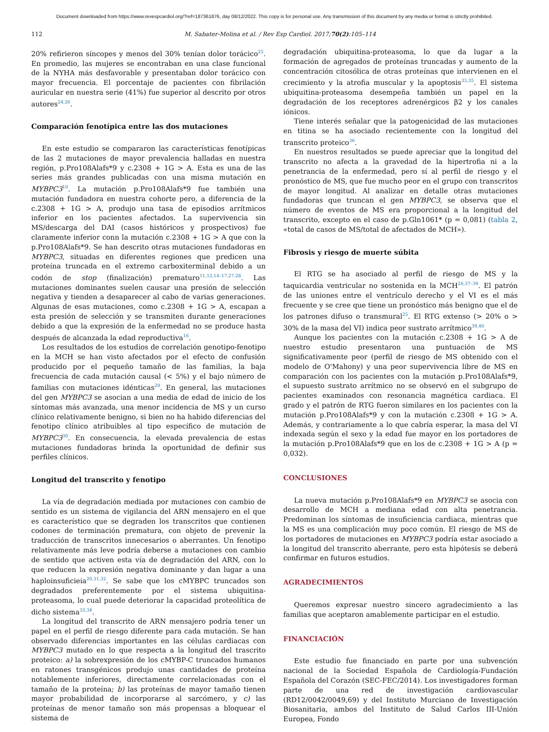Document downloaded from https://www.revespcardiol.org/?ref=187361876, day 08/12/2022. This copy is for personal use. Any transmission of this document by any media or format is strictly prohibited.
112 M. Sabater-Molina et al. / Rev Esp Cardiol. 2017;70(2):105–114
20% refirieron síncopes y menos del 30% tenían dolor torácico<sup>25</sup>. En promedio, las mujeres se encontraban en una clase funcional de la NYHA más desfavorable y presentaban dolor torácico con mayor frecuencia. El porcentaje de pacientes con fibrilación auricular en nuestra serie (41%) fue superior al descrito por otros autores<sup>24,26</sup>.
Comparación fenotípica entre las dos mutaciones
En este estudio se compararon las características fenotípicas de las 2 mutaciones de mayor prevalencia halladas en nuestra región, p.Pro108Alafs*9 y c.2308 + 1G > A. Esta es una de las series más grandes publicadas con una misma mutación en MYBPC3<sup>10</sup>. La mutación p.Pro108Alafs*9 fue también una mutación fundadora en nuestra cohorte pero, a diferencia de la c.2308 + 1G > A, produjo una tasa de episodios arrítmicos inferior en los pacientes afectados. La supervivencia sin MS/descarga del DAI (casos históricos y prospectivos) fue claramente inferior conn la mutación c.2308 + 1G > A que con la p.Pro108Alafs*9. Se han descrito otras mutaciones fundadoras en MYBPC3, situadas en diferentes regiones que predicen una proteína truncada en el extremo carboxiterminal debido a un codón de stop (finalización) prematuro<sup>11,12,14–17,27,28</sup>. Las mutaciones dominantes suelen causar una presión de selección negativa y tienden a desaparecer al cabo de varias generaciones. Algunas de esas mutaciones, como c.2308 + 1G > A, escapan a esta presión de selección y se transmiten durante generaciones debido a que la expresión de la enfermedad no se produce hasta después de alcanzada la edad reproductiva<sup>16</sup>.
Los resultados de los estudios de correlación genotipo-fenotipo en la MCH se han visto afectados por el efecto de confusión producido por el pequeño tamaño de las familias, la baja frecuencia de cada mutación causal (< 5%) y el bajo número de familias con mutaciones idénticas<sup>29</sup>. En general, las mutaciones del gen MYBPC3 se asocian a una media de edad de inicio de los síntomas más avanzada, una menor incidencia de MS y un curso clínico relativamente benigno, si bien no ha habido diferencias del fenotipo clínico atribuibles al tipo específico de mutación de MYBPC3<sup>30</sup>. En consecuencia, la elevada prevalencia de estas mutaciones fundadoras brinda la oportunidad de definir sus perfiles clínicos.
Longitud del transcrito y fenotipo
La vía de degradación mediada por mutaciones con cambio de sentido es un sistema de vigilancia del ARN mensajero en el que es característico que se degraden los transcritos que contienen codones de terminación prematura, con objeto de prevenir la traducción de transcritos innecesarios o aberrantes. Un fenotipo relativamente más leve podría deberse a mutaciones con cambio de sentido que activen esta vía de degradación del ARN, con lo que reducen la expresión negativa dominante y dan lugar a una haploinsuficieia<sup>20,31,32</sup>. Se sabe que los cMYBPC truncados son degradados preferentemente por el sistema ubiquitina-proteasoma, lo cual puede deteriorar la capacidad proteolítica de dicho sistema<sup>33,34</sup>.
La longitud del transcrito de ARN mensajero podría tener un papel en el perfil de riesgo diferente para cada mutación. Se han observado diferencias importantes en las células cardiacas con MYBPC3 mutado en lo que respecta a la longitud del trascrito proteico: a) la sobrexpresión de los cMYBP-C truncados humanos en ratones transgénicos produjo unas cantidades de proteína notablemente inferiores, directamente correlacionadas con el tamaño de la proteína; b) las proteínas de mayor tamaño tienen mayor probabilidad de incorporarse al sarcómero, y c) las proteínas de menor tamaño son más propensas a bloquear el sistema de
degradación ubiquitina-proteasoma, lo que da lugar a la formación de agregados de proteínas truncadas y aumento de la concentración citosólica de otras proteínas que intervienen en el crecimiento y la atrofia muscular y la apoptosis<sup>33,35</sup>. El sistema ubiquitina-proteasoma desempeña también un papel en la degradación de los receptores adrenérgicos β2 y los canales iónicos.
Tiene interés señalar que la patogenicidad de las mutaciones en titina se ha asociado recientemente con la longitud del transcrito proteico<sup>36</sup>.
En nuestros resultados se puede apreciar que la longitud del transcrito no afecta a la gravedad de la hipertrofia ni a la penetrancia de la enfermedad, pero sí al perfil de riesgo y el pronóstico de MS, que fue mucho peor en el grupo con transcritos de mayor longitud. Al analizar en detalle otras mutaciones fundadoras que truncan el gen MYBPC3, se observa que el número de eventos de MS era proporcional a la longitud del transcrito, excepto en el caso de p.Gln1061* (p = 0,081) (tabla 2, «total de casos de MS/total de afectados de MCH»).
Fibrosis y riesgo de muerte súbita
El RTG se ha asociado al perfil de riesgo de MS y la taquicardia ventricular no sostenida en la MCH<sup>26,37–39</sup>. El patrón de las uniones entre el ventrículo derecho y el VI es el más frecuente y se cree que tiene un pronóstico más benigno que el de los patrones difuso o transmural<sup>25</sup>. El RTG extenso (> 20% o > 30% de la masa del VI) indica peor sustrato arrítmico<sup>39,40</sup>.
Aunque los pacientes con la mutación c.2308 + 1G > A de nuestro estudio presentaron una puntuación de MS significativamente peor (perfil de riesgo de MS obtenido con el modelo de O'Mahony) y una peor supervivencia libre de MS en comparación con los pacientes con la mutación p.Pro108Alafs*9, el supuesto sustrato arrítmico no se observó en el subgrupo de pacientes examinados con resonancia magnética cardiaca. El grado y el patrón de RTG fueron similares en los pacientes con la mutación p.Pro108Alafs*9 y con la mutación c.2308 + 1G > A. Además, y contrariamente a lo que cabría esperar, la masa del VI indexada según el sexo y la edad fue mayor en los portadores de la mutación p.Pro108Alafs*9 que en los de c.2308 + 1G > A (p = 0,032).
CONCLUSIONES
La nueva mutación p.Pro108Alafs*9 en MYBPC3 se asocia con desarrollo de MCH a mediana edad con alta penetrancia. Predominan los síntomas de insuficiencia cardiaca, mientras que la MS es una complicación muy poco común. El riesgo de MS de los portadores de mutaciones en MYBPC3 podría estar asociado a la longitud del transcrito aberrante, pero esta hipótesis se deberá confirmar en futuros estudios.
AGRADECIMIENTOS
Queremos expresar nuestro sincero agradecimiento a las familias que aceptaron amablemente participar en el estudio.
FINANCIACIÓN
Este estudio fue financiado en parte por una subvención nacional de la Sociedad Española de Cardiología-Fundación Española del Corazón (SEC-FEC/2014). Los investigadores forman parte de una red de investigación cardiovascular (RD12/0042/0049,69) y del Instituto Murciano de Investigación Biosanitaria, ambos del Instituto de Salud Carlos III-Unión Europea, Fondo